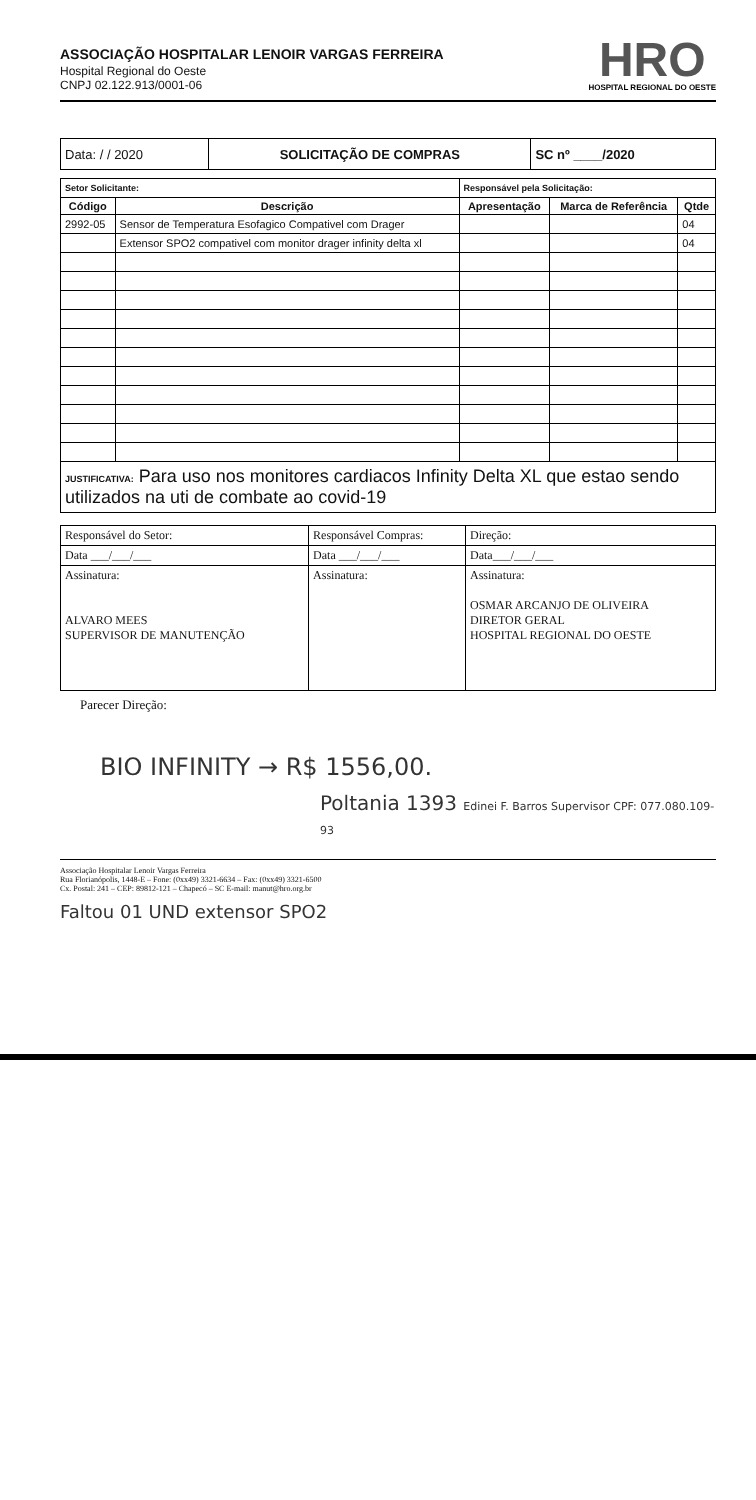ASSOCIAÇÃO HOSPITALAR LENOIR VARGAS FERREIRA
Hospital Regional do Oeste
CNPJ 02.122.913/0001-06
HRO
HOSPITAL REGIONAL DO OESTE
| Data: / / 2020 | SOLICITAÇÃO DE COMPRAS | SC nº ____/2020 |
| Setor Solicitante: | | Responsável pela Solicitação: | | |
| Código | Descrição | Apresentação | Marca de Referência | Qtde |
| 2992-05 | Sensor de Temperatura Esofagico Compativel com Drager | | | 04 |
| | Extensor SPO2 compativel com monitor drager infinity delta xl | | | 04 |
JUSTIFICATIVA: Para uso nos monitores cardiacos Infinity Delta XL que estao sendo utilizados na uti de combate ao covid-19
| Responsável do Setor: | Responsável Compras: | Direção: |
| Data ___/___/___ | Data ___/___/___ | Data___/___/___ |
| Assinatura: ALVARO MEES SUPERVISOR DE MANUTENÇÃO | Assinatura: | Assinatura: OSMAR ARCANJO DE OLIVEIRA DIRETOR GERAL HOSPITAL REGIONAL DO OESTE |
Parecer Direção:
BIO INFINITY → R$ 1556,00.
Poltania 1393 Edinei F. Barros Supervisor CPF: 077.080.109-93
Associação Hospitalar Lenoir Vargas Ferreira
Rua Florianópolis, 1448-E – Fone: (0xx49) 3321-6634 – Fax: (0xx49) 3321-6500
Cx. Postal: 241 – CEP: 89812-121 – Chapecó – SC E-mail: manut@hro.org.br
Faltou 01 UND extensor SPO2